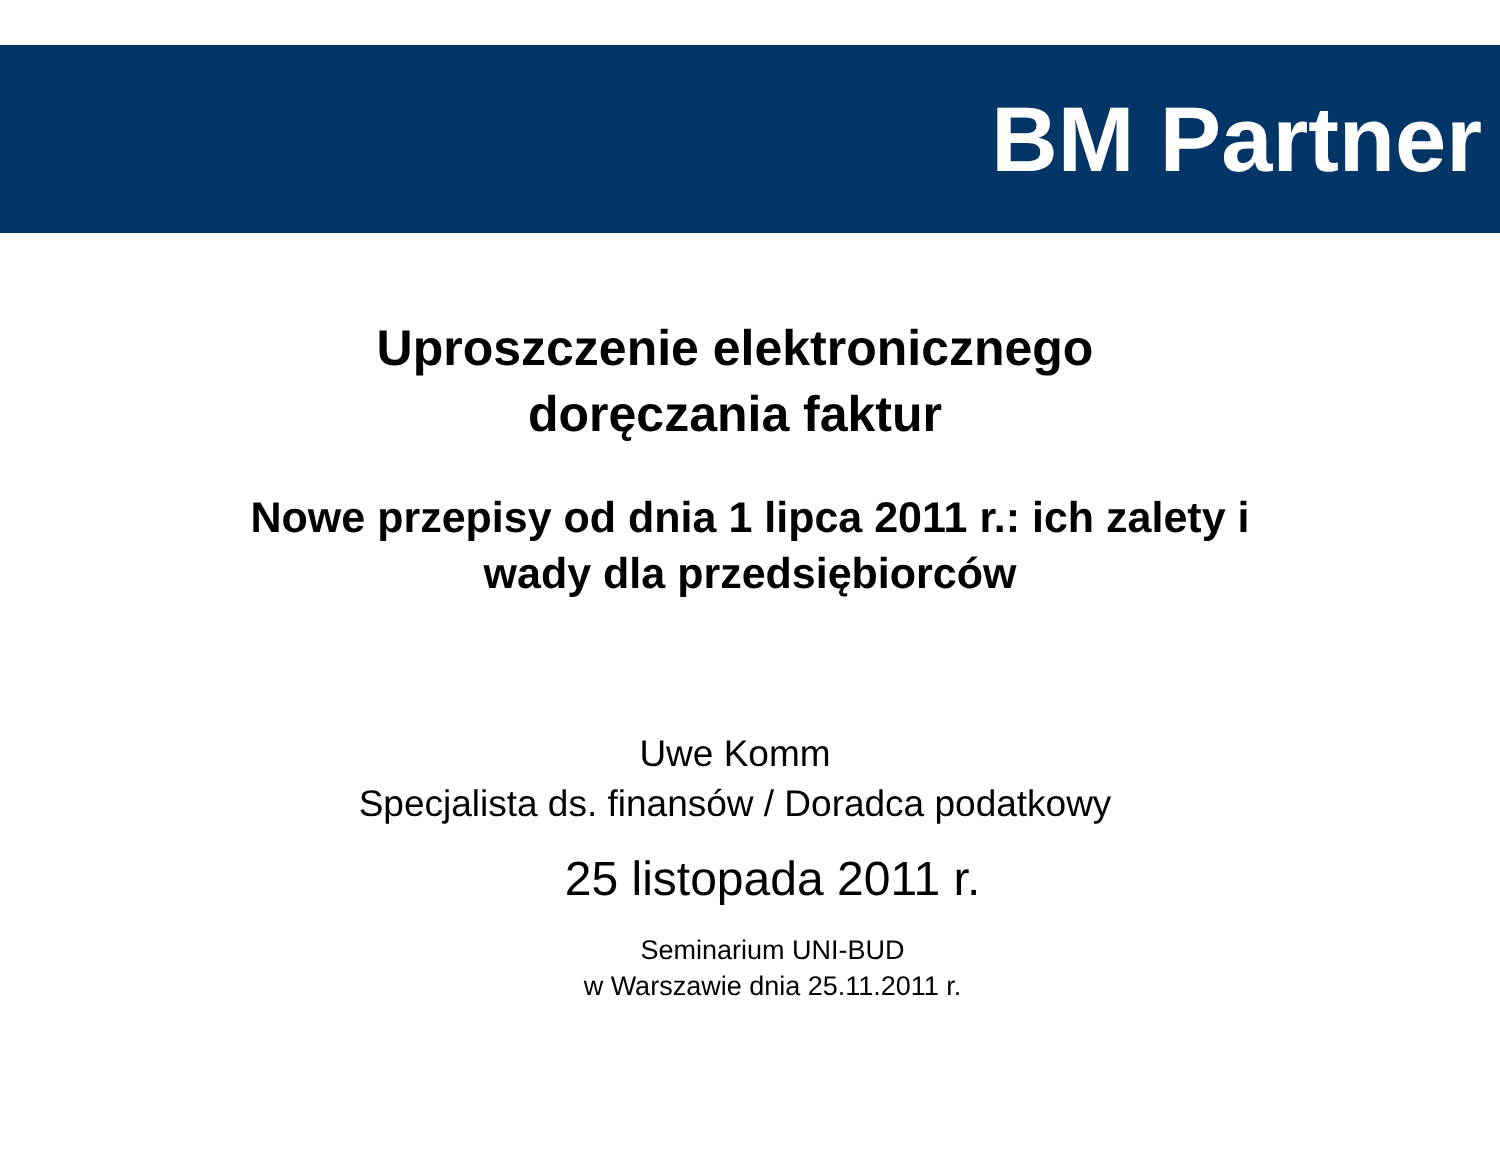BM Partner
Uproszczenie elektronicznego
doręczania faktur
Nowe przepisy od dnia 1 lipca 2011 r.: ich zalety i
wady dla przedsiębiorców
Uwe Komm
Specjalista ds. finansów / Doradca podatkowy
25 listopada 2011 r.
Seminarium UNI-BUD
w Warszawie dnia 25.11.2011 r.